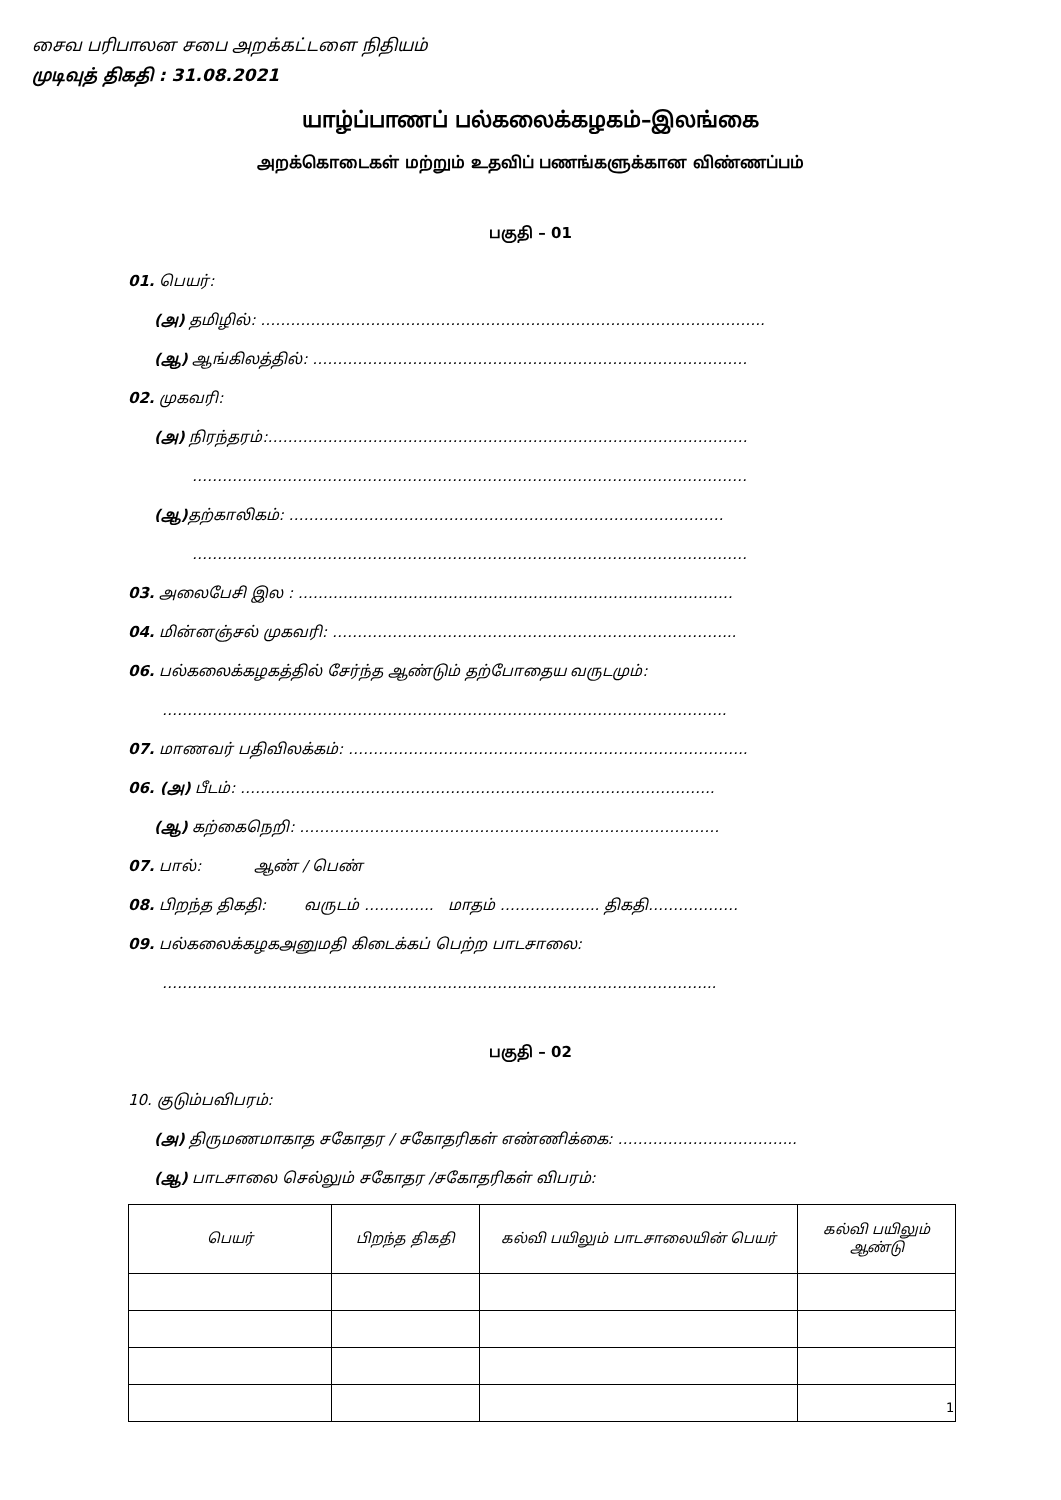சைவ பரிபாலன சபை அறக்கட்டளை நிதியம்
முடிவுத் திகதி : 31.08.2021
யாழ்ப்பாணப் பல்கலைக்கழகம்–இலங்கை
அறக்கொடைகள் மற்றும் உதவிப் பணங்களுக்கான விண்ணப்பம்
பகுதி – 01
01. பெயர்:
(அ) தமிழில்: ………………………………………………………………………………………..
(ஆ) ஆங்கிலத்தில்: ……………………………………………………………………………
02. முகவரி:
(அ) நிரந்தரம்:……………………………………………………………………………………
…………………………………………………………………………………………………
(ஆ) தற்காலிகம்: ……………………………………………………………………………
…………………………………………………………………………………………………
03. அலைபேசி இல : ……………………………………………………………………………
04. மின்னஞ்சல் முகவரி: ……………………………………………………………………...
06. பல்கலைக்கழகத்தில் சேர்ந்த ஆண்டும் தற்போதைய வருடமும்:
…………………………………………………………………………………………………..
07. மாணவர் பதிவிலக்கம்: ……………………………………………………………………..
06. (அ) பீடம்: …………………………………………………………………………………..
(ஆ) கற்கைநெறி: …………………………………………………………………………
07. பால்: ஆண் / பெண்
08. பிறந்த திகதி: வருடம் ………….. மாதம் ……………….. திகதி………………
09. பல்கலைக்கழகஅனுமதி கிடைக்கப் பெற்ற பாடசாலை:
………………………………………………………………………………………………...
பகுதி – 02
10. குடும்பவிபரம்:
(அ) திருமணமாகாத சகோதர / சகோதரிகள் எண்ணிக்கை: ……………………………...
(ஆ) பாடசாலை செல்லும் சகோதர /சகோதரிகள் விபரம்:
| பெயர் | பிறந்த திகதி | கல்வி பயிலும் பாடசாலையின் பெயர் | கல்வி பயிலும் ஆண்டு |
| --- | --- | --- | --- |
1